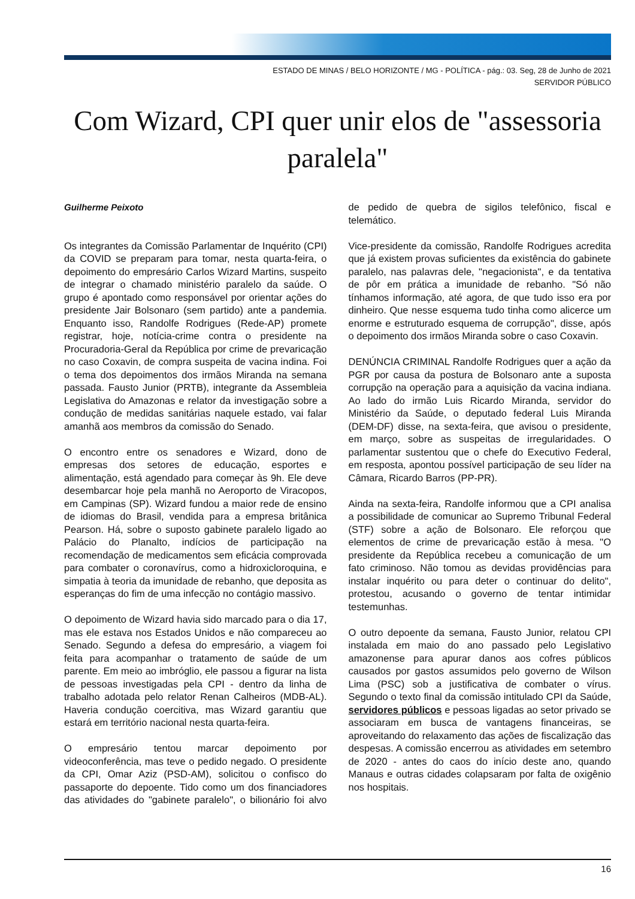ESTADO DE MINAS / BELO HORIZONTE / MG - POLÍTICA - pág.: 03. Seg, 28 de Junho de 2021
SERVIDOR PÚBLICO
Com Wizard, CPI quer unir elos de "assessoria paralela"
Guilherme Peixoto
Os integrantes da Comissão Parlamentar de Inquérito (CPI) da COVID se preparam para tomar, nesta quarta-feira, o depoimento do empresário Carlos Wizard Martins, suspeito de integrar o chamado ministério paralelo da saúde. O grupo é apontado como responsável por orientar ações do presidente Jair Bolsonaro (sem partido) ante a pandemia. Enquanto isso, Randolfe Rodrigues (Rede-AP) promete registrar, hoje, notícia-crime contra o presidente na Procuradoria-Geral da República por crime de prevaricação no caso Coxavin, de compra suspeita de vacina indina. Foi o tema dos depoimentos dos irmãos Miranda na semana passada. Fausto Junior (PRTB), integrante da Assembleia Legislativa do Amazonas e relator da investigação sobre a condução de medidas sanitárias naquele estado, vai falar amanhã aos membros da comissão do Senado.
O encontro entre os senadores e Wizard, dono de empresas dos setores de educação, esportes e alimentação, está agendado para começar às 9h. Ele deve desembarcar hoje pela manhã no Aeroporto de Viracopos, em Campinas (SP). Wizard fundou a maior rede de ensino de idiomas do Brasil, vendida para a empresa britânica Pearson. Há, sobre o suposto gabinete paralelo ligado ao Palácio do Planalto, indícios de participação na recomendação de medicamentos sem eficácia comprovada para combater o coronavírus, como a hidroxicloroquina, e simpatia à teoria da imunidade de rebanho, que deposita as esperanças do fim de uma infecção no contágio massivo.
O depoimento de Wizard havia sido marcado para o dia 17, mas ele estava nos Estados Unidos e não compareceu ao Senado. Segundo a defesa do empresário, a viagem foi feita para acompanhar o tratamento de saúde de um parente. Em meio ao imbróglio, ele passou a figurar na lista de pessoas investigadas pela CPI - dentro da linha de trabalho adotada pelo relator Renan Calheiros (MDB-AL). Haveria condução coercitiva, mas Wizard garantiu que estará em território nacional nesta quarta-feira.
O empresário tentou marcar depoimento por videoconferência, mas teve o pedido negado. O presidente da CPI, Omar Aziz (PSD-AM), solicitou o confisco do passaporte do depoente. Tido como um dos financiadores das atividades do "gabinete paralelo", o bilionário foi alvo de pedido de quebra de sigilos telefônico, fiscal e telemático.
Vice-presidente da comissão, Randolfe Rodrigues acredita que já existem provas suficientes da existência do gabinete paralelo, nas palavras dele, "negacionista", e da tentativa de pôr em prática a imunidade de rebanho. "Só não tínhamos informação, até agora, de que tudo isso era por dinheiro. Que nesse esquema tudo tinha como alicerce um enorme e estruturado esquema de corrupção", disse, após o depoimento dos irmãos Miranda sobre o caso Coxavin.
DENÚNCIA CRIMINAL Randolfe Rodrigues quer a ação da PGR por causa da postura de Bolsonaro ante a suposta corrupção na operação para a aquisição da vacina indiana. Ao lado do irmão Luis Ricardo Miranda, servidor do Ministério da Saúde, o deputado federal Luis Miranda (DEM-DF) disse, na sexta-feira, que avisou o presidente, em março, sobre as suspeitas de irregularidades. O parlamentar sustentou que o chefe do Executivo Federal, em resposta, apontou possível participação de seu líder na Câmara, Ricardo Barros (PP-PR).
Ainda na sexta-feira, Randolfe informou que a CPI analisa a possibilidade de comunicar ao Supremo Tribunal Federal (STF) sobre a ação de Bolsonaro. Ele reforçou que elementos de crime de prevaricação estão à mesa. "O presidente da República recebeu a comunicação de um fato criminoso. Não tomou as devidas providências para instalar inquérito ou para deter o continuar do delito", protestou, acusando o governo de tentar intimidar testemunhas.
O outro depoente da semana, Fausto Junior, relatou CPI instalada em maio do ano passado pelo Legislativo amazonense para apurar danos aos cofres públicos causados por gastos assumidos pelo governo de Wilson Lima (PSC) sob a justificativa de combater o vírus. Segundo o texto final da comissão intitulado CPI da Saúde, servidores públicos e pessoas ligadas ao setor privado se associaram em busca de vantagens financeiras, se aproveitando do relaxamento das ações de fiscalização das despesas. A comissão encerrou as atividades em setembro de 2020 - antes do caos do início deste ano, quando Manaus e outras cidades colapsaram por falta de oxigênio nos hospitais.
16